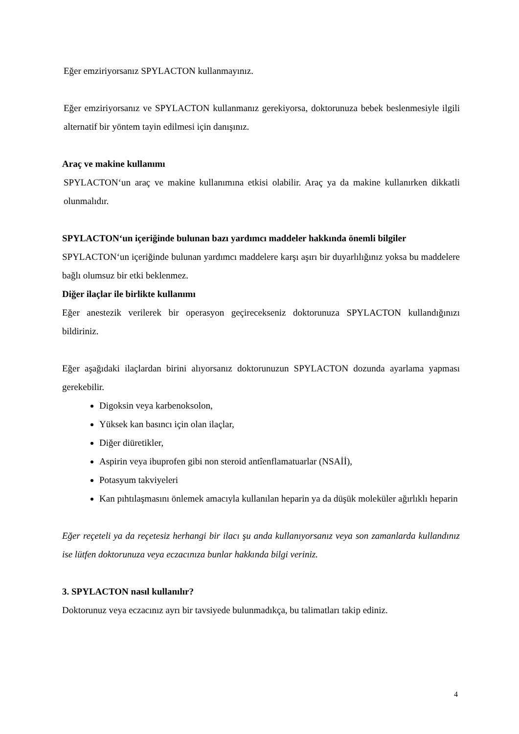Eğer emziriyorsanız SPYLACTON kullanmayınız.
Eğer emziriyorsanız ve SPYLACTON kullanmanız gerekiyorsa, doktorunuza bebek beslenmesiyle ilgili alternatif bir yöntem tayin edilmesi için danışınız.
Araç ve makine kullanımı
SPYLACTON‘un araç ve makine kullanımına etkisi olabilir. Araç ya da makine kullanırken dikkatli olunmalıdır.
SPYLACTON‘un içeriğinde bulunan bazı yardımcı maddeler hakkında önemli bilgiler
SPYLACTON‘un içeriğinde bulunan yardımcı maddelere karşı aşırı bir duyarlılığınız yoksa bu maddelere bağlı olumsuz bir etki beklenmez.
Diğer ilaçlar ile birlikte kullanımı
Eğer anestezik verilerek bir operasyon geçirecekseniz doktorunuza SPYLACTON kullandığınızı bildiriniz.
Eğer aşağıdaki ilaçlardan birini alıyorsanız doktorunuzun SPYLACTON dozunda ayarlama yapması gerekebilir.
Digoksin veya karbenoksolon,
Yüksek kan basıncı için olan ilaçlar,
Diğer diüretikler,
Aspirin veya ibuprofen gibi non steroid antîenflamatuarlar (NSAİİ),
Potasyum takviyeleri
Kan pıhtılaşmasını önlemek amacıyla kullanılan heparin ya da düşük moleküler ağırlıklı heparin
Eğer reçeteli ya da reçetesiz herhangi bir ilacı şu anda kullanıyorsanız veya son zamanlarda kullandınız ise lütfen doktorunuza veya eczacınıza bunlar hakkında bilgi veriniz.
3. SPYLACTON nasıl kullanılır?
Doktorunuz veya eczacınız ayrı bir tavsiyede bulunmadıkça, bu talimatları takip ediniz.
4